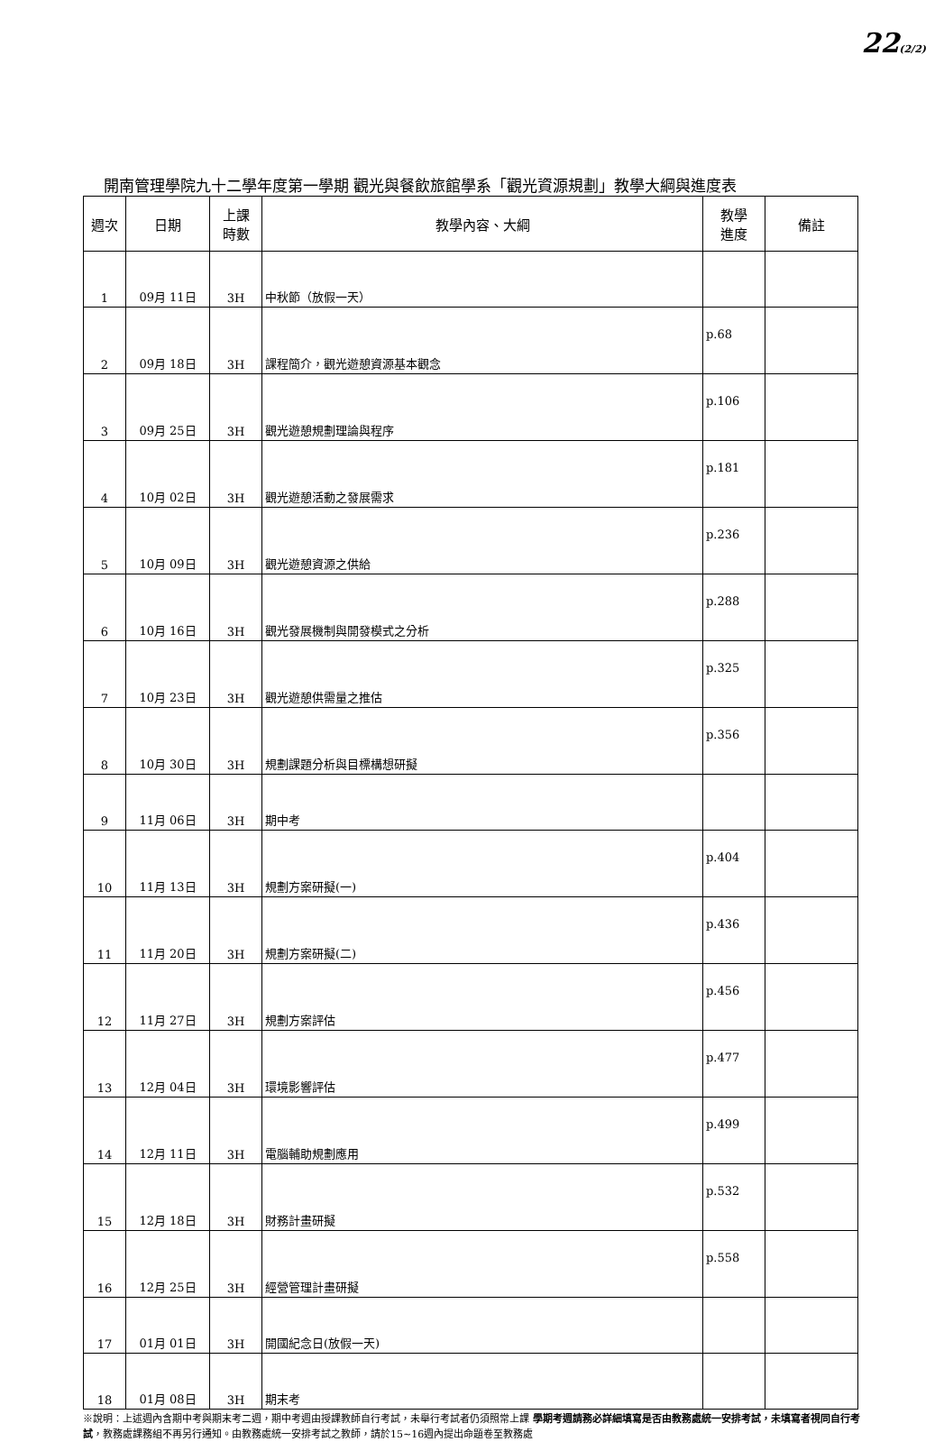22(2/2)
開南管理學院九十二學年度第一學期 觀光與餐飲旅館學系「觀光資源規劃」教學大綱與進度表
| 週次 | 日期 | 上課 時數 | 教學內容、大綱 | 教學 進度 | 備註 |
| --- | --- | --- | --- | --- | --- |
| 1 | 09月 11日 | 3H | 中秋節（放假一天） | | |
| 2 | 09月 18日 | 3H | 課程簡介，觀光遊憩資源基本觀念 | p.68 | |
| 3 | 09月 25日 | 3H | 觀光遊憩規劃理論與程序 | p.106 | |
| 4 | 10月 02日 | 3H | 觀光遊憩活動之發展需求 | p.181 | |
| 5 | 10月 09日 | 3H | 觀光遊憩資源之供給 | p.236 | |
| 6 | 10月 16日 | 3H | 觀光發展機制與開發模式之分析 | p.288 | |
| 7 | 10月 23日 | 3H | 觀光遊憩供需量之推估 | p.325 | |
| 8 | 10月 30日 | 3H | 規劃課題分析與目標構想研擬 | p.356 | |
| 9 | 11月 06日 | 3H | 期中考 | | |
| 10 | 11月 13日 | 3H | 規劃方案研擬(一) | p.404 | |
| 11 | 11月 20日 | 3H | 規劃方案研擬(二) | p.436 | |
| 12 | 11月 27日 | 3H | 規劃方案評估 | p.456 | |
| 13 | 12月 04日 | 3H | 環境影響評估 | p.477 | |
| 14 | 12月 11日 | 3H | 電腦輔助規劃應用 | p.499 | |
| 15 | 12月 18日 | 3H | 財務計畫研擬 | p.532 | |
| 16 | 12月 25日 | 3H | 經營管理計畫研擬 | p.558 | |
| 17 | 01月 01日 | 3H | 開國紀念日(放假一天) | | |
| 18 | 01月 08日 | 3H | 期末考 | | |
※說明：上述週內含期中考與期末考二週，期中考週由授課教師自行考試，未舉行考試者仍須照常上課 學期考週請務必詳細填寫是否由教務處統一安排考試，未填寫者視同自行考試，教務處課務組不再另行通知。由教務處統一安排考試之教師，請於15~16週內提出命題卷至教務處